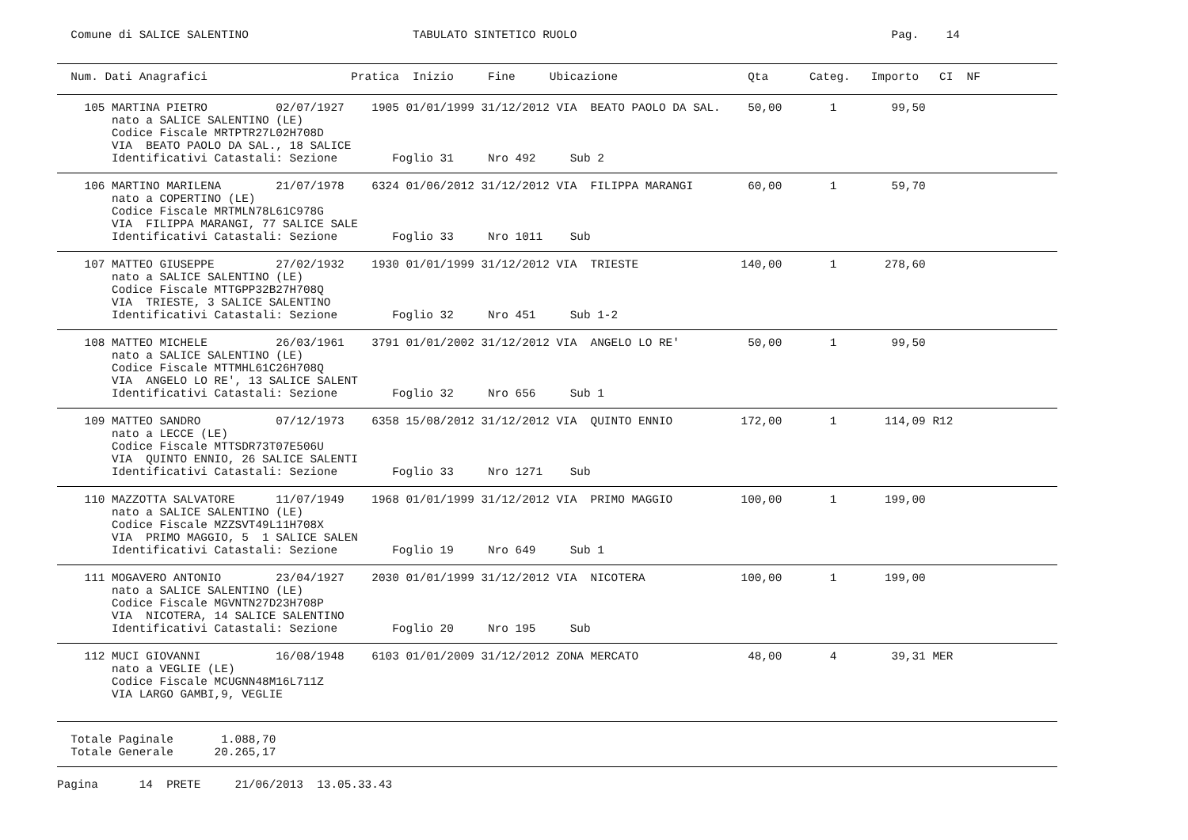Comune di SALICE SALENTINO                        TABULATO SINTETICO RUOLO                                              Pag.    14
  Num. Dati Anagrafici                     Pratica  Inizio     Fine     Ubicazione                   Qta      Categ.   Importo   CI  NF
    105 MARTINA PIETRO          02/07/1927    1905 01/01/1999 31/12/2012 VIA  BEATO PAOLO DA SAL.    50,00       1        99,50
        nato a SALICE SALENTINO (LE)
        Codice Fiscale MRTPTR27L02H708D
        VIA  BEATO PAOLO DA SAL., 18 SALICE
        Identificativi Catastali: Sezione        Foglio 31     Nro 492     Sub 2
    106 MARTINO MARILENA        21/07/1978    6324 01/06/2012 31/12/2012 VIA  FILIPPA MARANGI        60,00       1        59,70
        nato a COPERTINO (LE)
        Codice Fiscale MRTMLN78L61C978G
        VIA  FILIPPA MARANGI, 77 SALICE SALE
        Identificativi Catastali: Sezione        Foglio 33     Nro 1011    Sub
    107 MATTEO GIUSEPPE         27/02/1932    1930 01/01/1999 31/12/2012 VIA  TRIESTE               140,00       1       278,60
        nato a SALICE SALENTINO (LE)
        Codice Fiscale MTTGPP32B27H708Q
        VIA  TRIESTE, 3 SALICE SALENTINO
        Identificativi Catastali: Sezione        Foglio 32     Nro 451     Sub 1-2
    108 MATTEO MICHELE          26/03/1961    3791 01/01/2002 31/12/2012 VIA  ANGELO LO RE'          50,00       1        99,50
        nato a SALICE SALENTINO (LE)
        Codice Fiscale MTTMHL61C26H708Q
        VIA  ANGELO LO RE', 13 SALICE SALENT
        Identificativi Catastali: Sezione        Foglio 32     Nro 656     Sub 1
    109 MATTEO SANDRO           07/12/1973    6358 15/08/2012 31/12/2012 VIA  QUINTO ENNIO          172,00       1       114,09 R12
        nato a LECCE (LE)
        Codice Fiscale MTTSDR73T07E506U
        VIA  QUINTO ENNIO, 26 SALICE SALENTI
        Identificativi Catastali: Sezione        Foglio 33     Nro 1271    Sub
    110 MAZZOTTA SALVATORE      11/07/1949    1968 01/01/1999 31/12/2012 VIA  PRIMO MAGGIO          100,00       1       199,00
        nato a SALICE SALENTINO (LE)
        Codice Fiscale MZZSVT49L11H708X
        VIA  PRIMO MAGGIO, 5  1 SALICE SALEN
        Identificativi Catastali: Sezione        Foglio 19     Nro 649     Sub 1
    111 MOGAVERO ANTONIO        23/04/1927    2030 01/01/1999 31/12/2012 VIA  NICOTERA              100,00       1       199,00
        nato a SALICE SALENTINO (LE)
        Codice Fiscale MGVNTN27D23H708P
        VIA  NICOTERA, 14 SALICE SALENTINO
        Identificativi Catastali: Sezione        Foglio 20     Nro 195     Sub
    112 MUCI GIOVANNI           16/08/1948    6103 01/01/2009 31/12/2012 ZONA MERCATO                48,00       4        39,31 MER
        nato a VEGLIE (LE)
        Codice Fiscale MCUGNN48M16L711Z
        VIA LARGO GAMBI,9, VEGLIE
  Totale Paginale       1.088,70
  Totale Generale      20.265,17
Pagina      14  PRETE     21/06/2013  13.05.33.43